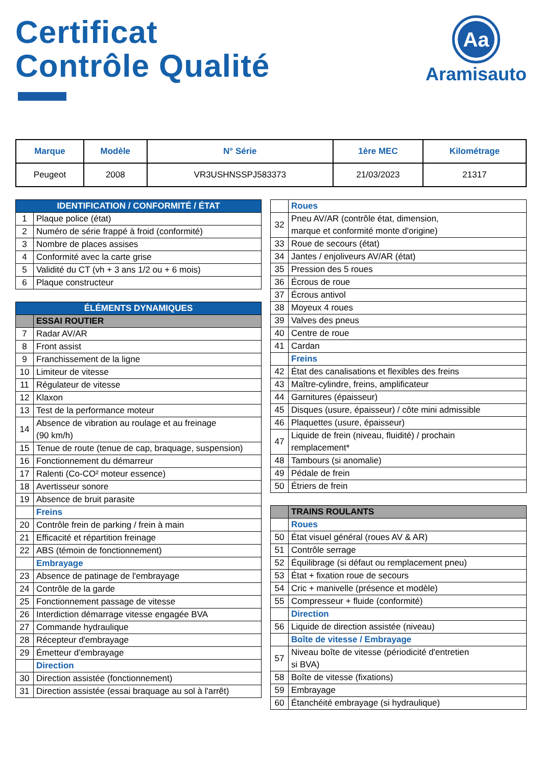Certificat
Contrôle Qualité
Aa
Aramisauto
| Marque | Modèle | N° Série | 1ère MEC | Kilométrage |
| --- | --- | --- | --- | --- |
| Peugeot | 2008 | VR3USHNSSPJ583373 | 21/03/2023 | 21317 |
| IDENTIFICATION / CONFORMITÉ / ÉTAT | |
| 1 | Plaque police (état) |
| 2 | Numéro de série frappé à froid (conformité) |
| 3 | Nombre de places assises |
| 4 | Conformité avec la carte grise |
| 5 | Validité du CT (vh + 3 ans 1/2 ou + 6 mois) |
| 6 | Plaque constructeur |
| ÉLÉMENTS DYNAMIQUES | |
| | ESSAI ROUTIER |
| 7 | Radar AV/AR |
| 8 | Front assist |
| 9 | Franchissement de la ligne |
| 10 | Limiteur de vitesse |
| 11 | Régulateur de vitesse |
| 12 | Klaxon |
| 13 | Test de la performance moteur |
| 14 | Absence de vibration au roulage et au freinage (90 km/h) |
| 15 | Tenue de route (tenue de cap, braquage, suspension) |
| 16 | Fonctionnement du démarreur |
| 17 | Ralenti (Co-CO² moteur essence) |
| 18 | Avertisseur sonore |
| 19 | Absence de bruit parasite |
| | Freins |
| 20 | Contrôle frein de parking / frein à main |
| 21 | Efficacité et répartition freinage |
| 22 | ABS (témoin de fonctionnement) |
| | Embrayage |
| 23 | Absence de patinage de l'embrayage |
| 24 | Contrôle de la garde |
| 25 | Fonctionnement passage de vitesse |
| 26 | Interdiction démarrage vitesse engagée BVA |
| 27 | Commande hydraulique |
| 28 | Récepteur d'embrayage |
| 29 | Émetteur d'embrayage |
| | Direction |
| 30 | Direction assistée (fonctionnement) |
| 31 | Direction assistée (essai braquage au sol à l'arrêt) |
| | Roues |
| 32 | Pneu AV/AR (contrôle état, dimension, marque et conformité monte d'origine) |
| 33 | Roue de secours (état) |
| 34 | Jantes / enjoliveurs AV/AR (état) |
| 35 | Pression des 5 roues |
| 36 | Écrous de roue |
| 37 | Écrous antivol |
| 38 | Moyeux 4 roues |
| 39 | Valves des pneus |
| 40 | Centre de roue |
| 41 | Cardan |
| | Freins |
| 42 | État des canalisations et flexibles des freins |
| 43 | Maître-cylindre, freins, amplificateur |
| 44 | Garnitures (épaisseur) |
| 45 | Disques (usure, épaisseur) / côte mini admissible |
| 46 | Plaquettes (usure, épaisseur) |
| 47 | Liquide de frein (niveau, fluidité) / prochain remplacement* |
| 48 | Tambours (si anomalie) |
| 49 | Pédale de frein |
| 50 | Étriers de frein |
| | TRAINS ROULANTS |
| | Roues |
| 50 | État visuel général (roues AV & AR) |
| 51 | Contrôle serrage |
| 52 | Équilibrage (si défaut ou remplacement pneu) |
| 53 | État + fixation roue de secours |
| 54 | Cric + manivelle (présence et modèle) |
| 55 | Compresseur + fluide (conformité) |
| | Direction |
| 56 | Liquide de direction assistée (niveau) |
| | Boîte de vitesse / Embrayage |
| 57 | Niveau boîte de vitesse (périodicité d'entretien si BVA) |
| 58 | Boîte de vitesse (fixations) |
| 59 | Embrayage |
| 60 | Étanchéité embrayage (si hydraulique) |